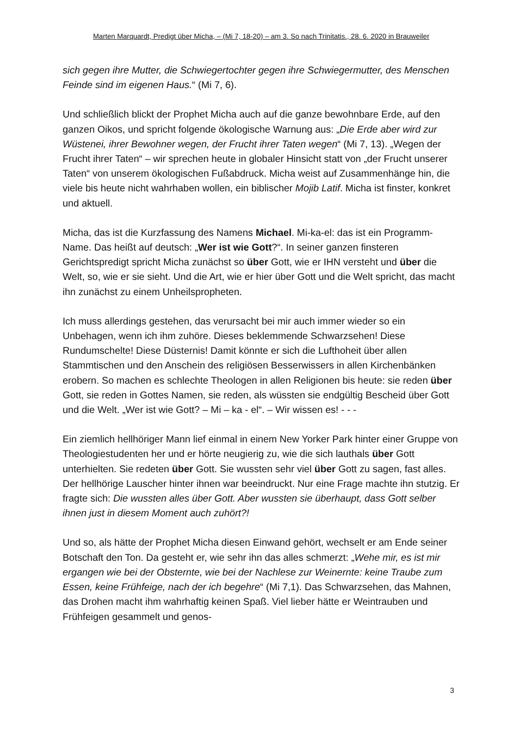Marten Marquardt, Predigt über Micha, – (Mi 7, 18-20) – am 3. So nach Trinitatis., 28. 6. 2020 in Brauweiler
sich gegen ihre Mutter, die Schwiegertochter gegen ihre Schwiegermutter, des Menschen Feinde sind im eigenen Haus.“ (Mi 7, 6).
Und schließlich blickt der Prophet Micha auch auf die ganze bewohnbare Erde, auf den ganzen Oikos, und spricht folgende ökologische Warnung aus: „Die Erde aber wird zur Wüstenei, ihrer Bewohner wegen, der Frucht ihrer Taten wegen“ (Mi 7, 13). „Wegen der Frucht ihrer Taten“ – wir sprechen heute in globaler Hinsicht statt von „der Frucht unserer Taten“ von unserem ökologischen Fußabdruck. Micha weist auf Zusammenhänge hin, die viele bis heute nicht wahrhaben wollen, ein biblischer Mojib Latif. Micha ist finster, konkret und aktuell.
Micha, das ist die Kurzfassung des Namens Michael. Mi-ka-el: das ist ein Programm-Name. Das heißt auf deutsch: „Wer ist wie Gott?“. In seiner ganzen finsteren Gerichtspredigt spricht Micha zunächst so über Gott, wie er IHN versteht und über die Welt, so, wie er sie sieht. Und die Art, wie er hier über Gott und die Welt spricht, das macht ihn zunächst zu einem Unheilspropheten.
Ich muss allerdings gestehen, das verursacht bei mir auch immer wieder so ein Unbehagen, wenn ich ihm zuhöre. Dieses beklemmende Schwarzsehen! Diese Rundumschelte! Diese Düsternis! Damit könnte er sich die Lufthoheit über allen Stammtischen und den Anschein des religiösen Besserwissers in allen Kirchenbänken erobern. So machen es schlechte Theologen in allen Religionen bis heute: sie reden über Gott, sie reden in Gottes Namen, sie reden, als wüssten sie endgültig Bescheid über Gott und die Welt. „Wer ist wie Gott? – Mi – ka - el“. – Wir wissen es! - - -
Ein ziemlich hellhöriger Mann lief einmal in einem New Yorker Park hinter einer Gruppe von Theologiestudenten her und er hörte neugierig zu, wie die sich lauthals über Gott unterhielten. Sie redeten über Gott. Sie wussten sehr viel über Gott zu sagen, fast alles. Der hellhörige Lauscher hinter ihnen war beeindruckt. Nur eine Frage machte ihn stutzig. Er fragte sich: Die wussten alles über Gott. Aber wussten sie überhaupt, dass Gott selber ihnen just in diesem Moment auch zuhört?!
Und so, als hätte der Prophet Micha diesen Einwand gehört, wechselt er am Ende seiner Botschaft den Ton. Da gesteht er, wie sehr ihn das alles schmerzt: „Wehe mir, es ist mir ergangen wie bei der Obsternte, wie bei der Nachlese zur Weinernte: keine Traube zum Essen, keine Frühfeige, nach der ich begehre“ (Mi 7,1). Das Schwarzsehen, das Mahnen, das Drohen macht ihm wahrhaftig keinen Spaß. Viel lieber hätte er Weintrauben und Frühfeigen gesammelt und genos-
3